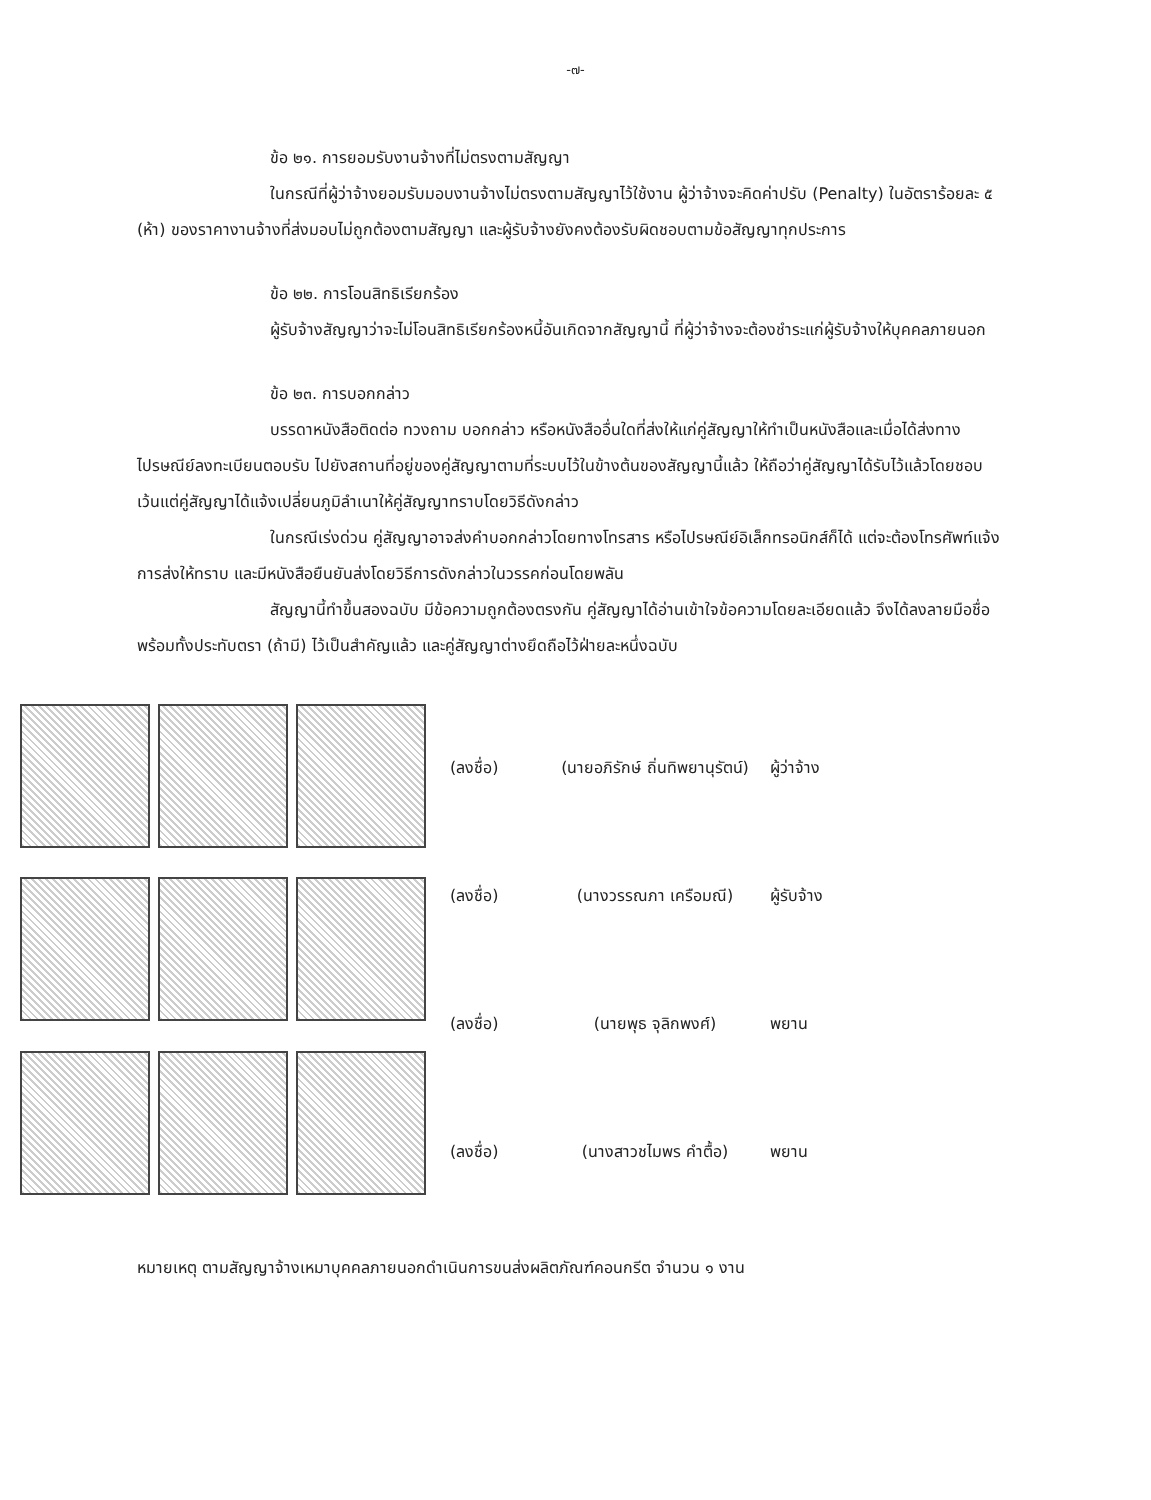-๗-
ข้อ ๒๑. การยอมรับงานจ้างที่ไม่ตรงตามสัญญา
ในกรณีที่ผู้ว่าจ้างยอมรับมอบงานจ้างไม่ตรงตามสัญญาไว้ใช้งาน ผู้ว่าจ้างจะคิดค่าปรับ (Penalty) ในอัตราร้อยละ ๕ (ห้า) ของราคางานจ้างที่ส่งมอบไม่ถูกต้องตามสัญญา และผู้รับจ้างยังคงต้องรับผิดชอบตามข้อสัญญาทุกประการ
ข้อ ๒๒. การโอนสิทธิเรียกร้อง
ผู้รับจ้างสัญญาว่าจะไม่โอนสิทธิเรียกร้องหนี้อันเกิดจากสัญญานี้ ที่ผู้ว่าจ้างจะต้องชำระแก่ผู้รับจ้างให้บุคคลภายนอก
ข้อ ๒๓. การบอกกล่าว
บรรดาหนังสือติดต่อ ทวงถาม บอกกล่าว หรือหนังสืออื่นใดที่ส่งให้แก่คู่สัญญาให้ทำเป็นหนังสือและเมื่อได้ส่งทางไปรษณีย์ลงทะเบียนตอบรับ ไปยังสถานที่อยู่ของคู่สัญญาตามที่ระบบไว้ในข้างต้นของสัญญานี้แล้ว ให้ถือว่าคู่สัญญาได้รับไว้แล้วโดยชอบ เว้นแต่คู่สัญญาได้แจ้งเปลี่ยนภูมิลำเนาให้คู่สัญญาทราบโดยวิธีดังกล่าว
ในกรณีเร่งด่วน คู่สัญญาอาจส่งคำบอกกล่าวโดยทางโทรสาร หรือไปรษณีย์อิเล็กทรอนิกส์ก็ได้ แต่จะต้องโทรศัพท์แจ้งการส่งให้ทราบ และมีหนังสือยืนยันส่งโดยวิธีการดังกล่าวในวรรคก่อนโดยพลัน
สัญญานี้ทำขึ้นสองฉบับ มีข้อความถูกต้องตรงกัน คู่สัญญาได้อ่านเข้าใจข้อความโดยละเอียดแล้ว จึงได้ลงลายมือชื่อ พร้อมทั้งประทับตรา (ถ้ามี) ไว้เป็นสำคัญแล้ว และคู่สัญญาต่างยึดถือไว้ฝ่ายละหนึ่งฉบับ
(ลงชื่อ) (นายอภิรักษ์ ถิ่นทิพยานุรัตน์) ผู้ว่าจ้าง
(ลงชื่อ) (นางวรรณภา เครือมณี) ผู้รับจ้าง
(ลงชื่อ) (นายพุธ จุลิกพงศ์) พยาน
(ลงชื่อ) (นางสาวชไมพร คำตื้อ) พยาน
หมายเหตุ ตามสัญญาจ้างเหมาบุคคลภายนอกดำเนินการขนส่งผลิตภัณฑ์คอนกรีต จำนวน ๑ งาน